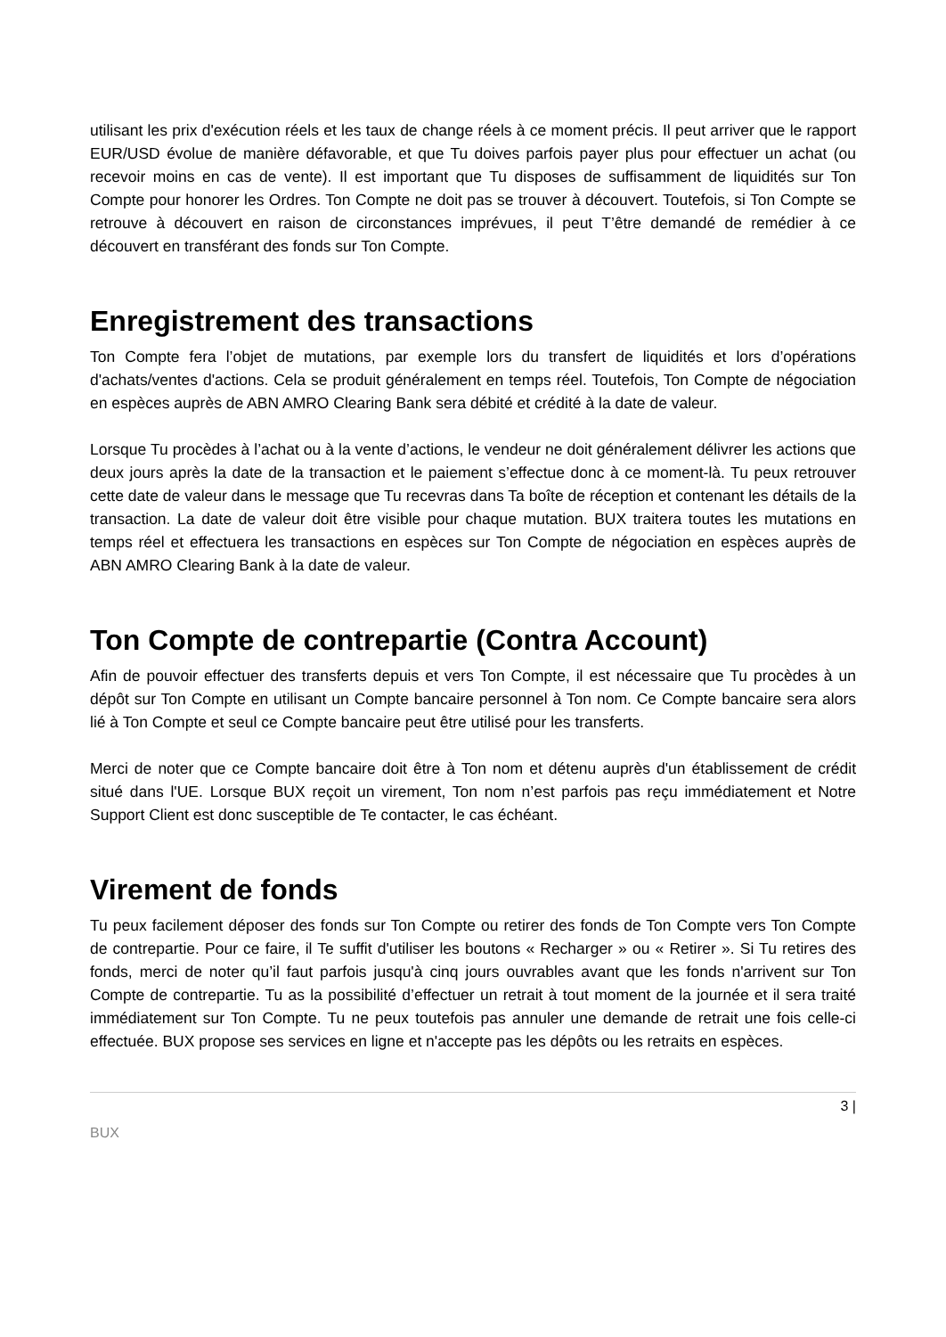utilisant les prix d'exécution réels et les taux de change réels à ce moment précis. Il peut arriver que le rapport EUR/USD évolue de manière défavorable, et que Tu doives parfois payer plus pour effectuer un achat (ou recevoir moins en cas de vente). Il est important que Tu disposes de suffisamment de liquidités sur Ton Compte pour honorer les Ordres. Ton Compte ne doit pas se trouver à découvert. Toutefois, si Ton Compte se retrouve à découvert en raison de circonstances imprévues, il peut T’être demandé de remédier à ce découvert en transférant des fonds sur Ton Compte.
Enregistrement des transactions
Ton Compte fera l’objet de mutations, par exemple lors du transfert de liquidités et lors d’opérations d'achats/ventes d'actions. Cela se produit généralement en temps réel. Toutefois, Ton Compte de négociation en espèces auprès de ABN AMRO Clearing Bank sera débité et crédité à la date de valeur.
Lorsque Tu procèdes à l’achat ou à la vente d’actions, le vendeur ne doit généralement délivrer les actions que deux jours après la date de la transaction et le paiement s’effectue donc à ce moment-là. Tu peux retrouver cette date de valeur dans le message que Tu recevras dans Ta boîte de réception et contenant les détails de la transaction. La date de valeur doit être visible pour chaque mutation. BUX traitera toutes les mutations en temps réel et effectuera les transactions en espèces sur Ton Compte de négociation en espèces auprès de ABN AMRO Clearing Bank à la date de valeur.
Ton Compte de contrepartie (Contra Account)
Afin de pouvoir effectuer des transferts depuis et vers Ton Compte, il est nécessaire que Tu procèdes à un dépôt sur Ton Compte en utilisant un Compte bancaire personnel à Ton nom. Ce Compte bancaire sera alors lié à Ton Compte et seul ce Compte bancaire peut être utilisé pour les transferts.
Merci de noter que ce Compte bancaire doit être à Ton nom et détenu auprès d'un établissement de crédit situé dans l'UE. Lorsque BUX reçoit un virement, Ton nom n’est parfois pas reçu immédiatement et Notre Support Client est donc susceptible de Te contacter, le cas échéant.
Virement de fonds
Tu peux facilement déposer des fonds sur Ton Compte ou retirer des fonds de Ton Compte vers Ton Compte de contrepartie. Pour ce faire, il Te suffit d'utiliser les boutons « Recharger » ou « Retirer ». Si Tu retires des fonds, merci de noter qu’il faut parfois jusqu'à cinq jours ouvrables avant que les fonds n'arrivent sur Ton Compte de contrepartie. Tu as la possibilité d’effectuer un retrait à tout moment de la journée et il sera traité immédiatement sur Ton Compte. Tu ne peux toutefois pas annuler une demande de retrait une fois celle-ci effectuée. BUX propose ses services en ligne et n'accepte pas les dépôts ou les retraits en espèces.
3 |
BUX